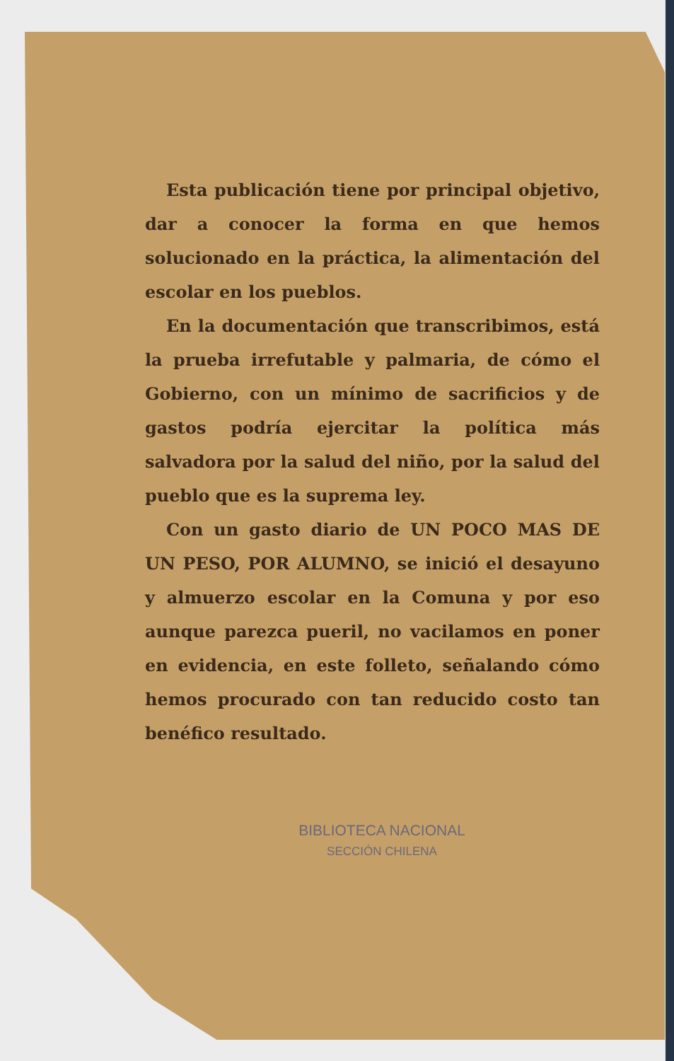Esta publicación tiene por principal objetivo, dar a conocer la forma en que hemos solucionado en la práctica, la alimentación del escolar en los pueblos.
En la documentación que transcribimos, está la prueba irrefutable y palmaria, de cómo el Gobierno, con un mínimo de sacrificios y de gastos podría ejercitar la política más salvadora por la salud del niño, por la salud del pueblo que es la suprema ley.
Con un gasto diario de UN POCO MAS DE UN PESO, POR ALUMNO, se inició el desayuno y almuerzo escolar en la Comuna y por eso aunque parezca pueril, no vacilamos en poner en evidencia, en este folleto, señalando cómo hemos procurado con tan reducido costo tan benéfico resultado.
BIBLIOTECA NACIONAL
SECCIÓN CHILENA